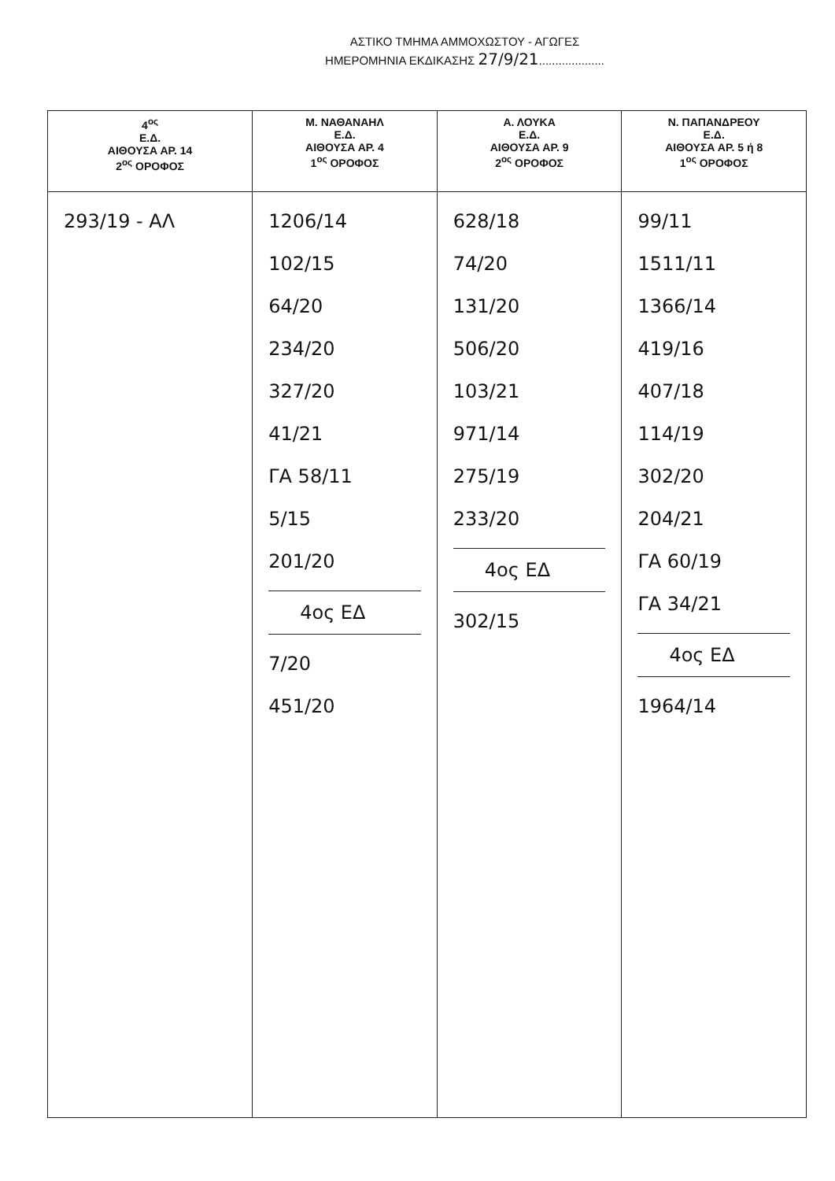ΑΣΤΙΚΟ ΤΜΗΜΑ ΑΜΜΟΧΩΣΤΟΥ - ΑΓΩΓΕΣ
ΗΜΕΡΟΜΗΝΙΑ ΕΚΔΙΚΑΣΗΣ 27/9/21....................
| 4<sup>ος</sup> Ε.Δ. ΑΙΘΟΥΣΑ ΑΡ. 14 2<sup>ος</sup> ΟΡΟΦΟΣ | Μ. ΝΑΘΑΝΑΗΛ Ε.Δ. ΑΙΘΟΥΣΑ ΑΡ. 4 1<sup>ος</sup> ΟΡΟΦΟΣ | Α. ΛΟΥΚΑ Ε.Δ. ΑΙΘΟΥΣΑ ΑΡ. 9 2<sup>ος</sup> ΟΡΟΦΟΣ | Ν. ΠΑΠΑΝΔΡΕΟΥ Ε.Δ. ΑΙΘΟΥΣΑ ΑΡ. 5 ή 8 1<sup>ος</sup> ΟΡΟΦΟΣ |
| --- | --- | --- | --- |
| 293/19 - ΑΛ | 1206/14 102/15 64/20 234/20 327/20 41/21 ΓΑ 58/11 5/15 201/20 4ος ΕΔ 7/20 451/20 | 628/18 74/20 131/20 506/20 103/21 971/14 275/19 233/20 4ος ΕΔ 302/15 | 99/11 1511/11 1366/14 419/16 407/18 114/19 302/20 204/21 ΓΑ 60/19 ΓΑ 34/21 4ος ΕΔ 1964/14 |